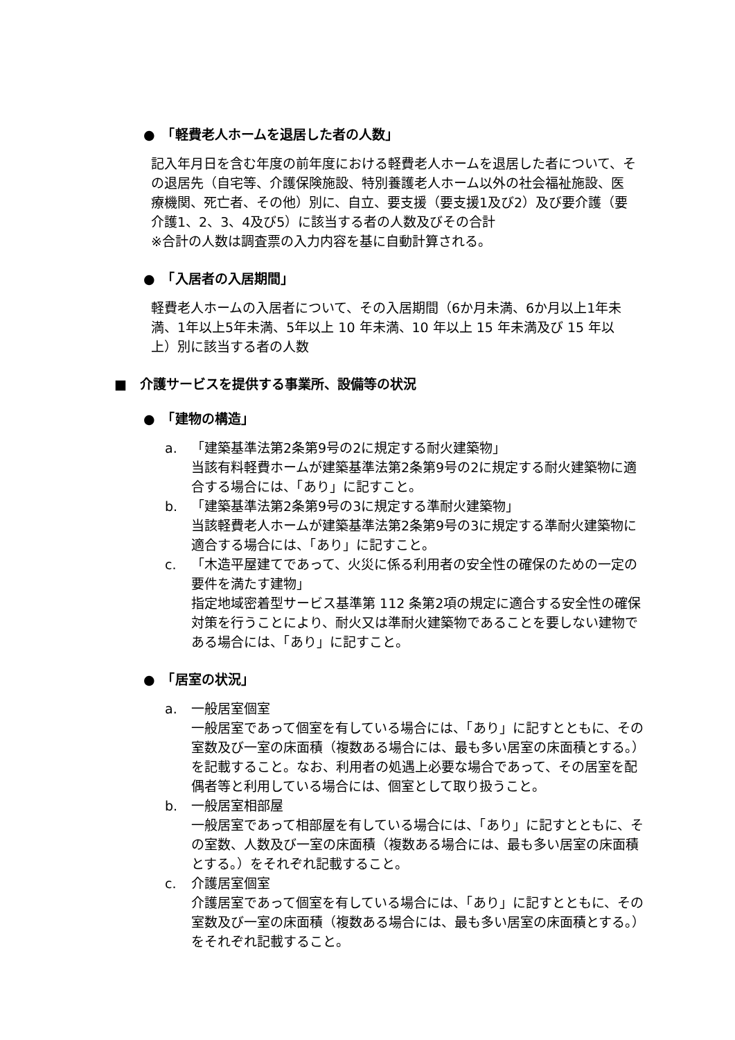●　「軽費老人ホームを退居した者の人数」
記入年月日を含む年度の前年度における軽費老人ホームを退居した者について、その退居先（自宅等、介護保険施設、特別養護老人ホーム以外の社会福祉施設、医療機関、死亡者、その他）別に、自立、要支援（要支援1及び2）及び要介護（要介護1、2、3、4及び5）に該当する者の人数及びその合計
※合計の人数は調査票の入力内容を基に自動計算される。
●　「入居者の入居期間」
軽費老人ホームの入居者について、その入居期間（6か月未満、6か月以上1年未満、1年以上5年未満、5年以上 10 年未満、10 年以上 15 年未満及び 15 年以上）別に該当する者の人数
■　介護サービスを提供する事業所、設備等の状況
●　「建物の構造」
a. 「建築基準法第2条第9号の2に規定する耐火建築物」
当該有料軽費ホームが建築基準法第2条第9号の2に規定する耐火建築物に適合する場合には、「あり」に記すこと。
b. 「建築基準法第2条第9号の3に規定する準耐火建築物」
当該軽費老人ホームが建築基準法第2条第9号の3に規定する準耐火建築物に適合する場合には、「あり」に記すこと。
c. 「木造平屋建てであって、火災に係る利用者の安全性の確保のための一定の要件を満たす建物」
指定地域密着型サービス基準第 112 条第2項の規定に適合する安全性の確保対策を行うことにより、耐火又は準耐火建築物であることを要しない建物である場合には、「あり」に記すこと。
●　「居室の状況」
a. 一般居室個室
一般居室であって個室を有している場合には、「あり」に記すとともに、その室数及び一室の床面積（複数ある場合には、最も多い居室の床面積とする。）を記載すること。なお、利用者の処遇上必要な場合であって、その居室を配偶者等と利用している場合には、個室として取り扱うこと。
b. 一般居室相部屋
一般居室であって相部屋を有している場合には、「あり」に記すとともに、その室数、人数及び一室の床面積（複数ある場合には、最も多い居室の床面積とする。）をそれぞれ記載すること。
c. 介護居室個室
介護居室であって個室を有している場合には、「あり」に記すとともに、その室数及び一室の床面積（複数ある場合には、最も多い居室の床面積とする。）をそれぞれ記載すること。